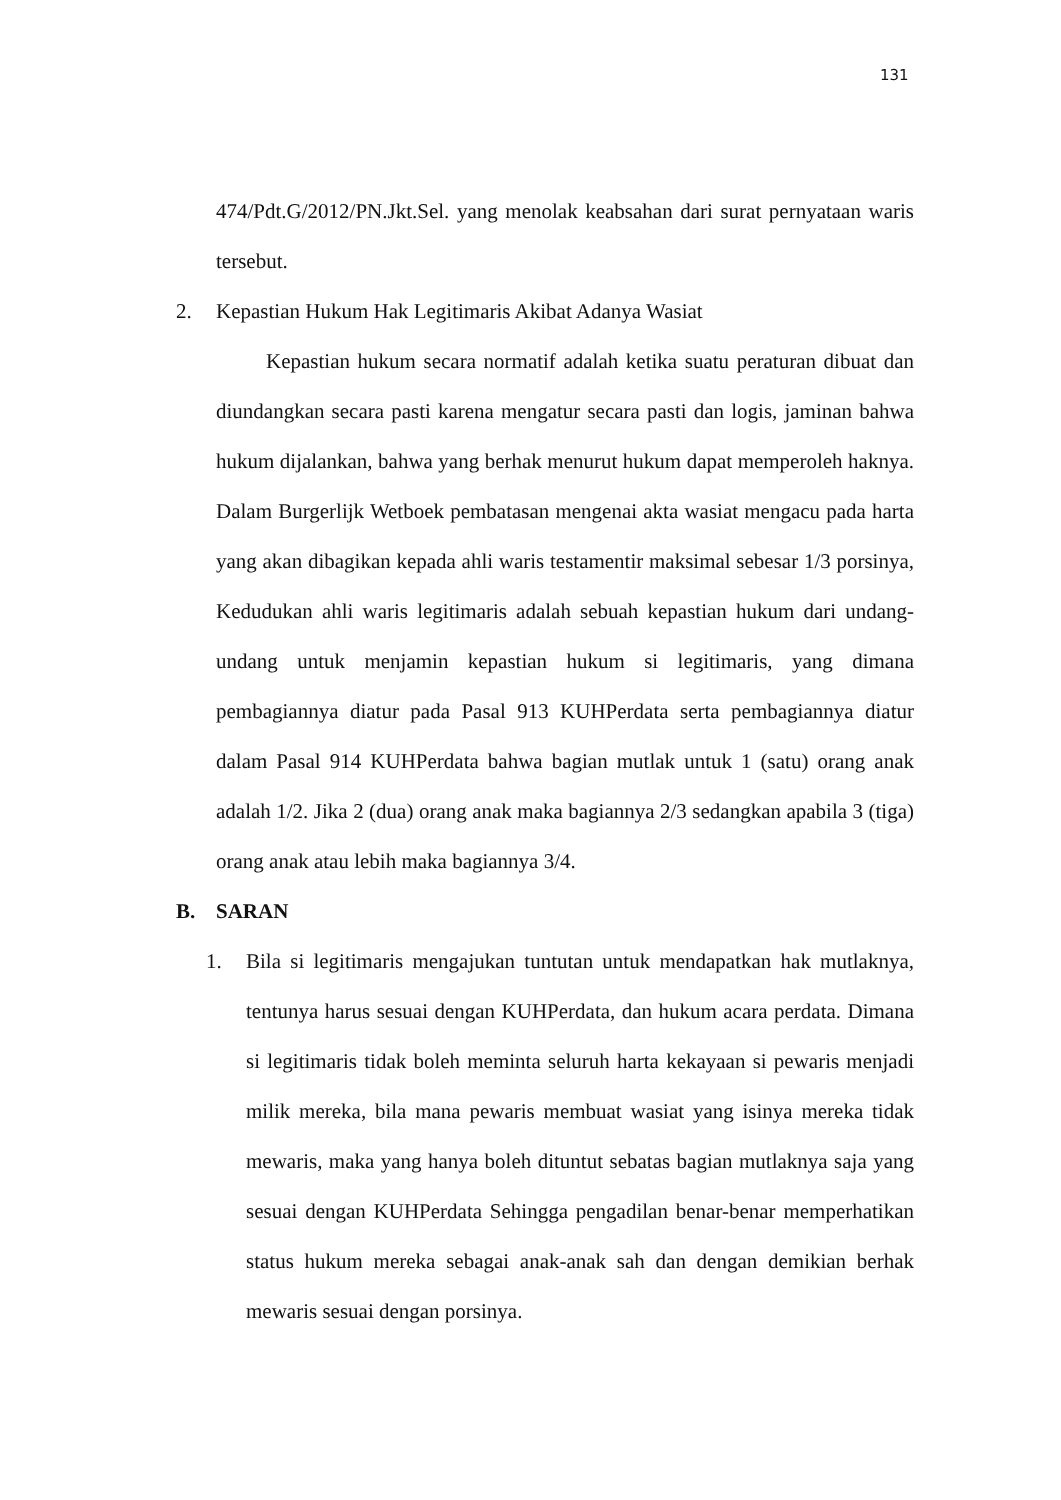131
474/Pdt.G/2012/PN.Jkt.Sel. yang menolak keabsahan dari surat pernyataan waris tersebut.
2. Kepastian Hukum Hak Legitimaris Akibat Adanya Wasiat
Kepastian hukum secara normatif adalah ketika suatu peraturan dibuat dan diundangkan secara pasti karena mengatur secara pasti dan logis, jaminan bahwa hukum dijalankan, bahwa yang berhak menurut hukum dapat memperoleh haknya. Dalam Burgerlijk Wetboek pembatasan mengenai akta wasiat mengacu pada harta yang akan dibagikan kepada ahli waris testamentir maksimal sebesar 1/3 porsinya, Kedudukan ahli waris legitimaris adalah sebuah kepastian hukum dari undang-undang untuk menjamin kepastian hukum si legitimaris, yang dimana pembagiannya diatur pada Pasal 913 KUHPerdata serta pembagiannya diatur dalam Pasal 914 KUHPerdata bahwa bagian mutlak untuk 1 (satu) orang anak adalah 1/2. Jika 2 (dua) orang anak maka bagiannya 2/3 sedangkan apabila 3 (tiga) orang anak atau lebih maka bagiannya 3/4.
B. SARAN
1. Bila si legitimaris mengajukan tuntutan untuk mendapatkan hak mutlaknya, tentunya harus sesuai dengan KUHPerdata, dan hukum acara perdata. Dimana si legitimaris tidak boleh meminta seluruh harta kekayaan si pewaris menjadi milik mereka, bila mana pewaris membuat wasiat yang isinya mereka tidak mewaris, maka yang hanya boleh dituntut sebatas bagian mutlaknya saja yang sesuai dengan KUHPerdata Sehingga pengadilan benar-benar memperhatikan status hukum mereka sebagai anak-anak sah dan dengan demikian berhak mewaris sesuai dengan porsinya.